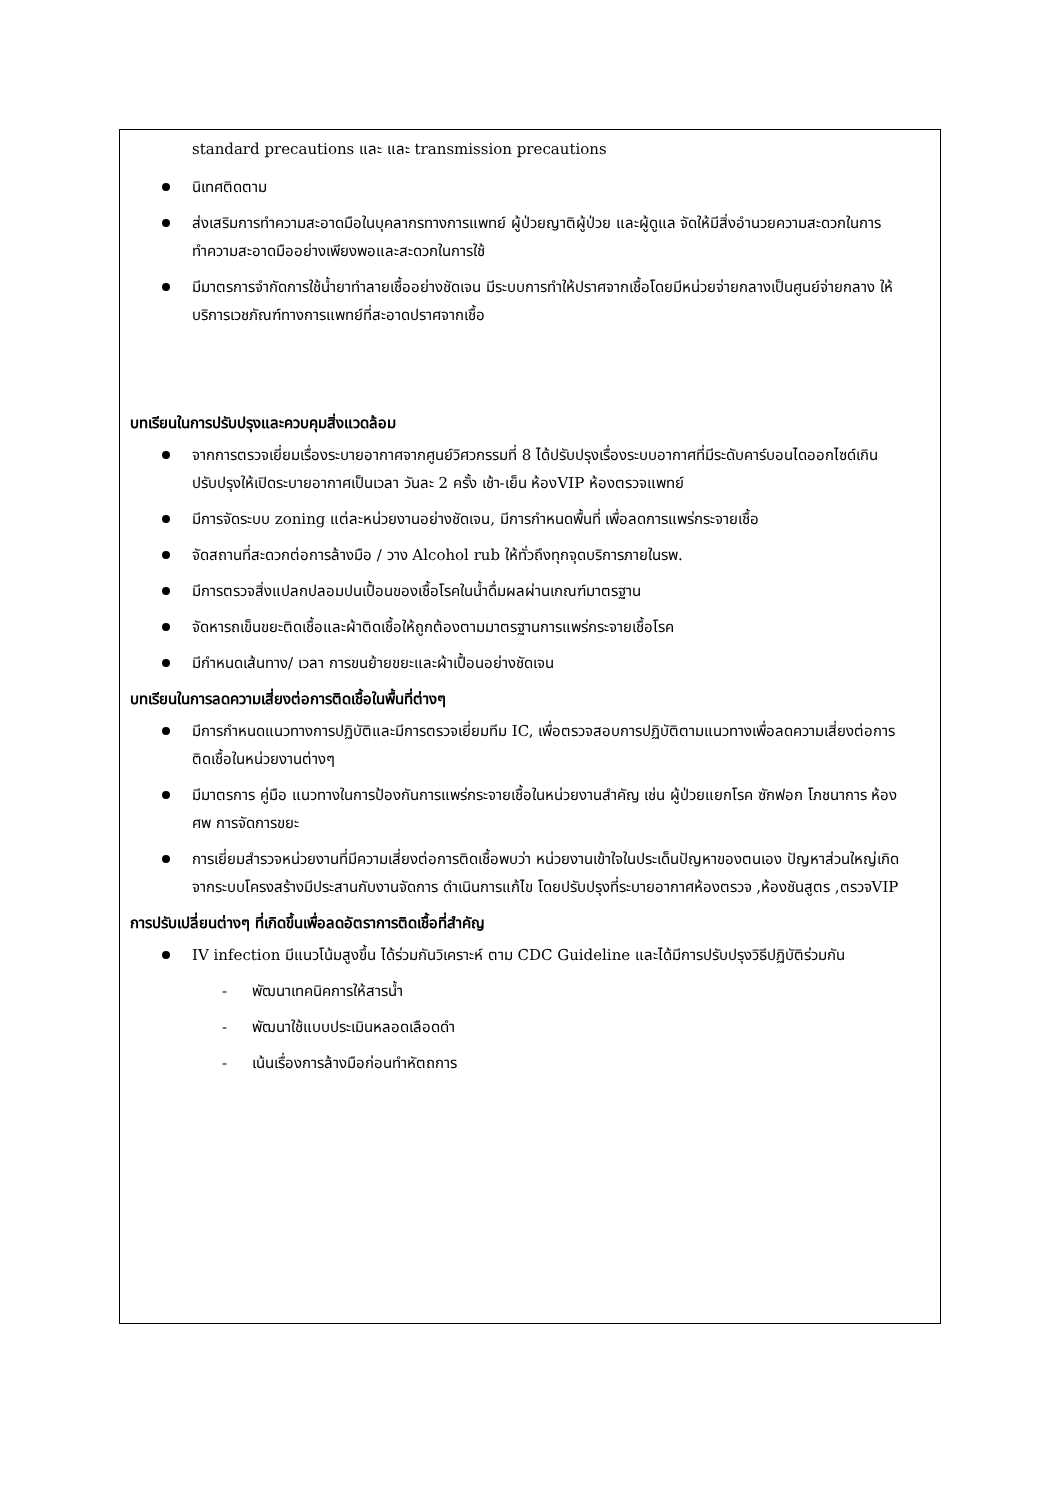standard precautions และ และ transmission precautions
นิเทศติดตาม
ส่งเสริมการทำความสะอาดมือในบุคลากรทางการแพทย์ ผู้ป่วยญาติผู้ป่วย และผู้ดูแล จัดให้มีสิ่งอำนวยความสะดวกในการทำความสะอาดมืออย่างเพียงพอและสะดวกในการใช้
มีมาตรการจำกัดการใช้น้ำยาทำลายเชื้ออย่างชัดเจน มีระบบการทำให้ปราศจากเชื้อโดยมีหน่วยจ่ายกลางเป็นศูนย์จ่ายกลาง ให้บริการเวชภัณฑ์ทางการแพทย์ที่สะอาดปราศจากเชื้อ
บทเรียนในการปรับปรุงและควบคุมสิ่งแวดล้อม
จากการตรวจเยี่ยมเรื่องระบายอากาศจากศูนย์วิศวกรรมที่ 8 ได้ปรับปรุงเรื่องระบบอากาศที่มีระดับคาร์บอนไดออกไซด์เกินปรับปรุงให้เปิดระบายอากาศเป็นเวลา วันละ 2 ครั้ง เช้า-เย็น ห้องVIP ห้องตรวจแพทย์
มีการจัดระบบ zoning แต่ละหน่วยงานอย่างชัดเจน, มีการกำหนดพื้นที่ เพื่อลดการแพร่กระจายเชื้อ
จัดสถานที่สะดวกต่อการล้างมือ / วาง Alcohol rub ให้ทั่วถึงทุกจุดบริการภายในรพ.
มีการตรวจสิ่งแปลกปลอมปนเปื้อนของเชื้อโรคในน้ำดื่มผลผ่านเกณฑ์มาตรฐาน
จัดหารถเข็นขยะติดเชื้อและผ้าติดเชื้อให้ถูกต้องตามมาตรฐานการแพร่กระจายเชื้อโรค
มีกำหนดเส้นทาง/ เวลา การขนย้ายขยะและผ้าเปื้อนอย่างชัดเจน
บทเรียนในการลดความเสี่ยงต่อการติดเชื้อในพื้นที่ต่างๆ
มีการกำหนดแนวทางการปฏิบัติและมีการตรวจเยี่ยมทีม IC, เพื่อตรวจสอบการปฏิบัติตามแนวทางเพื่อลดความเสี่ยงต่อการติดเชื้อในหน่วยงานต่างๆ
มีมาตรการ คู่มือ แนวทางในการป้องกันการแพร่กระจายเชื้อในหน่วยงานสำคัญ เช่น ผู้ป่วยแยกโรค ซักฟอก โภชนาการ ห้องศพ การจัดการขยะ
การเยี่ยมสำรวจหน่วยงานที่มีความเสี่ยงต่อการติดเชื้อพบว่า หน่วยงานเข้าใจในประเด็นปัญหาของตนเอง ปัญหาส่วนใหญ่เกิดจากระบบโครงสร้างมีประสานกับงานจัดการ ดำเนินการแก้ไข โดยปรับปรุงที่ระบายอากาศห้องตรวจ ,ห้องชันสูตร ,ตรวจVIP
การปรับเปลี่ยนต่างๆ ที่เกิดขึ้นเพื่อลดอัตราการติดเชื้อที่สำคัญ
IV infection มีแนวโน้มสูงขึ้น ได้ร่วมกันวิเคราะห์ ตาม CDC Guideline และได้มีการปรับปรุงวิธีปฏิบัติร่วมกัน
- พัฒนาเทคนิคการให้สารน้ำ
- พัฒนาใช้แบบประเมินหลอดเลือดดำ
- เน้นเรื่องการล้างมือก่อนทำหัตถการ